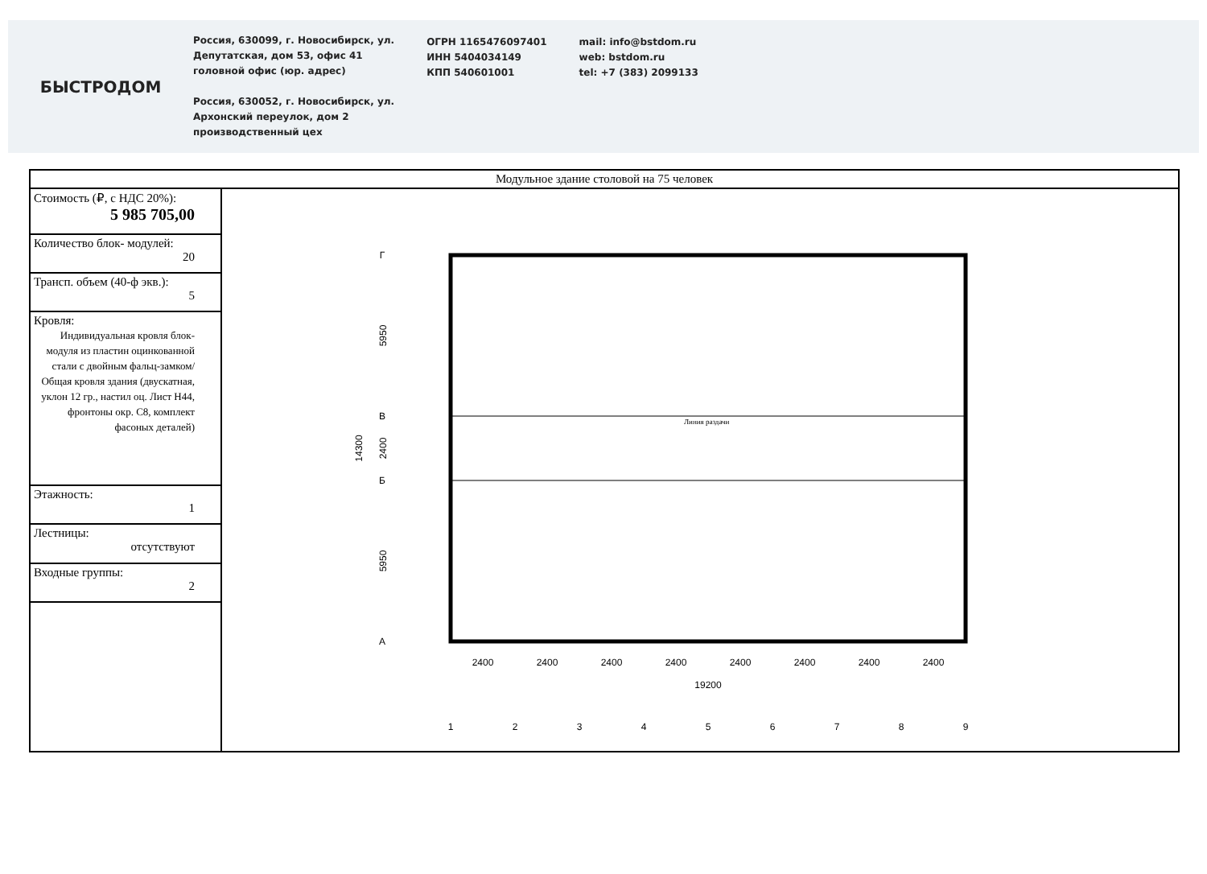БЫСТРОДОМ
Россия, 630099, г. Новосибирск, ул.
Депутатская, дом 53, офис 41
головной офис (юр. адрес)
Россия, 630052, г. Новосибирск, ул.
Архонский переулок, дом 2
производственный цех
ОГРН 1165476097401
ИНН 5404034149
КПП 540601001
mail: info@bstdom.ru
web: bstdom.ru
tel: +7 (383) 2099133
| Модульное здание столовой на 75 человек | |
| Стоимость (₽, с НДС 20%): 5 985 705,00 | Линия раздачи 5950 2400 5950 14300 2400 2400 2400 2400 2400 2400 2400 2400 19200 1 2 3 4 5 6 7 8 9 Г В Б А |
| Количество блок- модулей: 20 | |
| Трансп. объем (40-ф экв.): 5 | |
| Кровля: Индивидуальная кровля блок-модуля из пластин оцинкованной стали с двойным фальц-замком/ Общая кровля здания (двускатная, уклон 12 гр., настил оц. Лист Н44, фронтоны окр. С8, комплект фасоных деталей) | |
| Этажность: 1 | |
| Лестницы: отсутствуют | |
| Входные группы: 2 | |